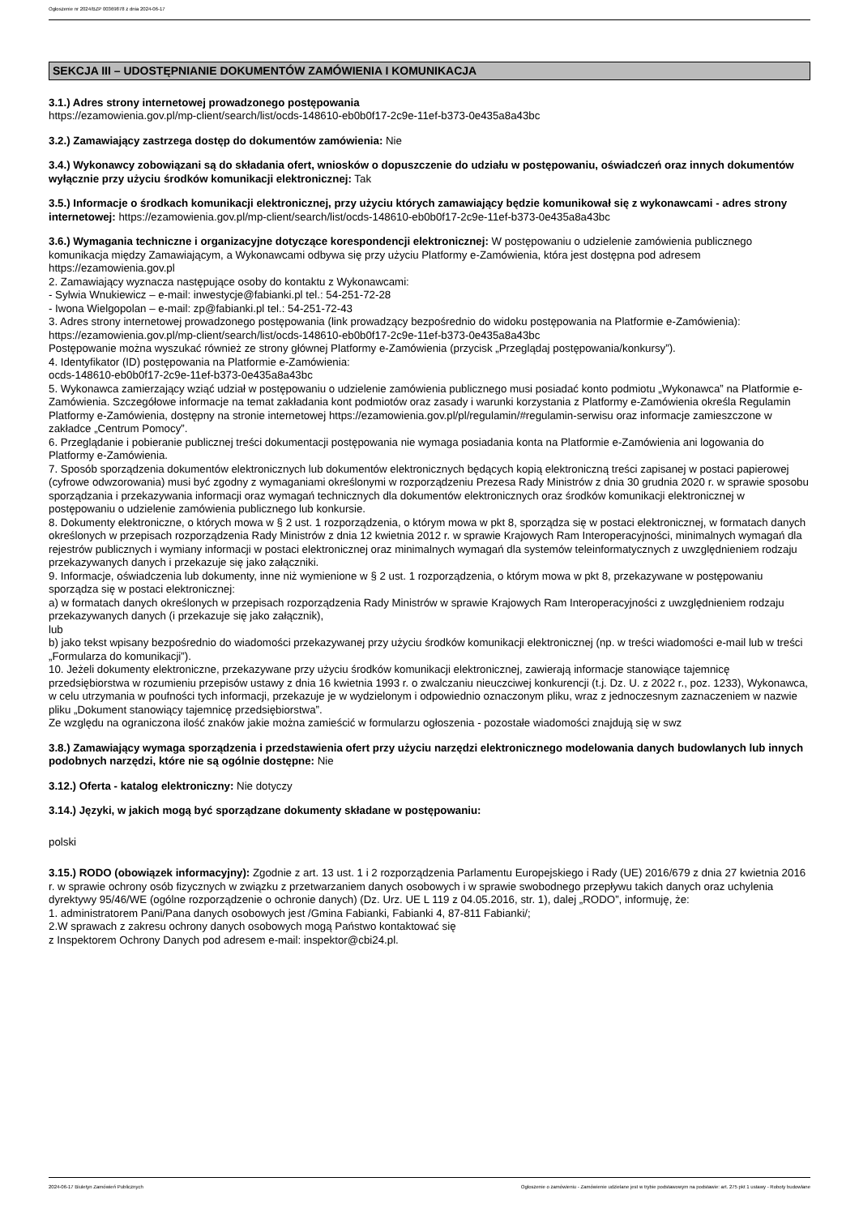Ogłoszenie nr 2024/BZP 00369878 z dnia 2024-06-17
SEKCJA III – UDOSTĘPNIANIE DOKUMENTÓW ZAMÓWIENIA I KOMUNIKACJA
3.1.) Adres strony internetowej prowadzonego postępowania
https://ezamowienia.gov.pl/mp-client/search/list/ocds-148610-eb0b0f17-2c9e-11ef-b373-0e435a8a43bc
3.2.) Zamawiający zastrzega dostęp do dokumentów zamówienia: Nie
3.4.) Wykonawcy zobowiązani są do składania ofert, wniosków o dopuszczenie do udziału w postępowaniu, oświadczeń oraz innych dokumentów wyłącznie przy użyciu środków komunikacji elektronicznej: Tak
3.5.) Informacje o środkach komunikacji elektronicznej, przy użyciu których zamawiający będzie komunikował się z wykonawcami - adres strony internetowej: https://ezamowienia.gov.pl/mp-client/search/list/ocds-148610-eb0b0f17-2c9e-11ef-b373-0e435a8a43bc
3.6.) Wymagania techniczne i organizacyjne dotyczące korespondencji elektronicznej: W postępowaniu o udzielenie zamówienia publicznego komunikacja między Zamawiającym, a Wykonawcami odbywa się przy użyciu Platformy e-Zamówienia, która jest dostępna pod adresem https://ezamowienia.gov.pl
2. Zamawiający wyznacza następujące osoby do kontaktu z Wykonawcami:
- Sylwia Wnukiewicz – e-mail: inwestycje@fabianki.pl tel.: 54-251-72-28
- Iwona Wielgopolan – e-mail: zp@fabianki.pl tel.: 54-251-72-43
3. Adres strony internetowej prowadzonego postępowania (link prowadzący bezpośrednio do widoku postępowania na Platformie e-Zamówienia):
https://ezamowienia.gov.pl/mp-client/search/list/ocds-148610-eb0b0f17-2c9e-11ef-b373-0e435a8a43bc
Postępowanie można wyszukać również ze strony głównej Platformy e-Zamówienia (przycisk „Przeglądaj postępowania/konkursy”).
4. Identyfikator (ID) postępowania na Platformie e-Zamówienia:
ocds-148610-eb0b0f17-2c9e-11ef-b373-0e435a8a43bc
5. Wykonawca zamierzający wziąć udział w postępowaniu o udzielenie zamówienia publicznego musi posiadać konto podmiotu „Wykonawca” na Platformie e-Zamówienia. Szczegółowe informacje na temat zakładania kont podmiotów oraz zasady i warunki korzystania z Platformy e-Zamówienia określa Regulamin Platformy e-Zamówienia, dostępny na stronie internetowej https://ezamowienia.gov.pl/pl/regulamin/#regulamin-serwisu oraz informacje zamieszczone w zakładce „Centrum Pomocy”.
6. Przeglądanie i pobieranie publicznej treści dokumentacji postępowania nie wymaga posiadania konta na Platformie e-Zamówienia ani logowania do Platformy e-Zamówienia.
7. Sposób sporządzenia dokumentów elektronicznych lub dokumentów elektronicznych będących kopią elektroniczną treści zapisanej w postaci papierowej (cyfrowe odwzorowania) musi być zgodny z wymaganiami określonymi w rozporządzeniu Prezesa Rady Ministrów z dnia 30 grudnia 2020 r. w sprawie sposobu sporządzania i przekazywania informacji oraz wymagań technicznych dla dokumentów elektronicznych oraz środków komunikacji elektronicznej w postępowaniu o udzielenie zamówienia publicznego lub konkursie.
8. Dokumenty elektroniczne, o których mowa w § 2 ust. 1 rozporządzenia, o którym mowa w pkt 8, sporządza się w postaci elektronicznej, w formatach danych określonych w przepisach rozporządzenia Rady Ministrów z dnia 12 kwietnia 2012 r. w sprawie Krajowych Ram Interoperacyjności, minimalnych wymagań dla rejestrów publicznych i wymiany informacji w postaci elektronicznej oraz minimalnych wymagań dla systemów teleinformatycznych z uwzględnieniem rodzaju przekazywanych danych i przekazuje się jako załączniki.
9. Informacje, oświadczenia lub dokumenty, inne niż wymienione w § 2 ust. 1 rozporządzenia, o którym mowa w pkt 8, przekazywane w postępowaniu sporządza się w postaci elektronicznej:
a) w formatach danych określonych w przepisach rozporządzenia Rady Ministrów w sprawie Krajowych Ram Interoperacyjności z uwzględnieniem rodzaju przekazywanych danych (i przekazuje się jako załącznik),
lub
b) jako tekst wpisany bezpośrednio do wiadomości przekazywanej przy użyciu środków komunikacji elektronicznej (np. w treści wiadomości e-mail lub w treści „Formularza do komunikacji”).
10. Jeżeli dokumenty elektroniczne, przekazywane przy użyciu środków komunikacji elektronicznej, zawierają informacje stanowiące tajemnicę przedsiębiorstwa w rozumieniu przepisów ustawy z dnia 16 kwietnia 1993 r. o zwalczaniu nieuczciwej konkurencji (t.j. Dz. U. z 2022 r., poz. 1233), Wykonawca, w celu utrzymania w poufności tych informacji, przekazuje je w wydzielonym i odpowiednio oznaczonym pliku, wraz z jednoczesnym zaznaczeniem w nazwie pliku „Dokument stanowiący tajemnicę przedsiębiorstwa”.
Ze względu na ograniczona ilość znaków jakie można zamieścić w formularzu ogłoszenia - pozostałe wiadomości znajdują się w swz
3.8.) Zamawiający wymaga sporządzenia i przedstawienia ofert przy użyciu narzędzi elektronicznego modelowania danych budowlanych lub innych podobnych narzędzi, które nie są ogólnie dostępne: Nie
3.12.) Oferta - katalog elektroniczny: Nie dotyczy
3.14.) Języki, w jakich mogą być sporządzane dokumenty składane w postępowaniu:
polski
3.15.) RODO (obowiązek informacyjny): Zgodnie z art. 13 ust. 1 i 2 rozporządzenia Parlamentu Europejskiego i Rady (UE) 2016/679 z dnia 27 kwietnia 2016 r. w sprawie ochrony osób fizycznych w związku z przetwarzaniem danych osobowych i w sprawie swobodnego przepływu takich danych oraz uchylenia dyrektywy 95/46/WE (ogólne rozporządzenie o ochronie danych) (Dz. Urz. UE L 119 z 04.05.2016, str. 1), dalej „RODO”, informuję, że:
1. administratorem Pani/Pana danych osobowych jest /Gmina Fabianki, Fabianki 4, 87-811 Fabianki/;
2.W sprawach z zakresu ochrony danych osobowych mogą Państwo kontaktować się
z Inspektorem Ochrony Danych pod adresem e-mail: inspektor@cbi24.pl.
2024-06-17 Biuletyn Zamówień Publicznych Ogłoszenie o zamówieniu - Zamówienie udzielane jest w trybie podstawowym na podstawie: art. 275 pkt 1 ustawy - Roboty budowlane